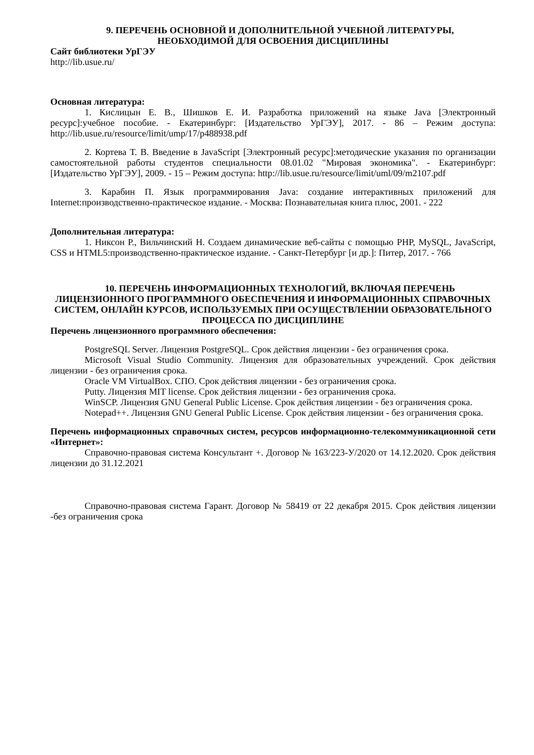9. ПЕРЕЧЕНЬ ОСНОВНОЙ И ДОПОЛНИТЕЛЬНОЙ УЧЕБНОЙ ЛИТЕРАТУРЫ,
НЕОБХОДИМОЙ ДЛЯ ОСВОЕНИЯ ДИСЦИПЛИНЫ
Сайт библиотеки УрГЭУ
http://lib.usue.ru/
Основная литература:
1. Кислицын Е. В., Шишков Е. И. Разработка приложений на языке Java [Электронный ресурс]:учебное пособие. - Екатеринбург: [Издательство УрГЭУ], 2017. - 86 – Режим доступа: http://lib.usue.ru/resource/limit/ump/17/p488938.pdf
2. Кортева Т. В. Введение в JavaScript [Электронный ресурс]:методические указания по организации самостоятельной работы студентов специальности 08.01.02 "Мировая экономика". - Екатеринбург: [Издательство УрГЭУ], 2009. - 15 – Режим доступа: http://lib.usue.ru/resource/limit/uml/09/m2107.pdf
3. Карабин П. Язык программирования Java: создание интерактивных приложений для Internet:производственно-практическое издание. - Москва: Познавательная книга плюс, 2001. - 222
Дополнительная литература:
1. Никсон Р., Вильчинский Н. Создаем динамические веб-сайты с помощью PHP, MySQL, JavaScript, CSS и HTML5:производственно-практическое издание. - Санкт-Петербург [и др.]: Питер, 2017. - 766
10. ПЕРЕЧЕНЬ ИНФОРМАЦИОННЫХ ТЕХНОЛОГИЙ, ВКЛЮЧАЯ ПЕРЕЧЕНЬ ЛИЦЕНЗИОННОГО ПРОГРАММНОГО ОБЕСПЕЧЕНИЯ И ИНФОРМАЦИОННЫХ СПРАВОЧНЫХ СИСТЕМ, ОНЛАЙН КУРСОВ, ИСПОЛЬЗУЕМЫХ ПРИ ОСУЩЕСТВЛЕНИИ ОБРАЗОВАТЕЛЬНОГО ПРОЦЕССА ПО ДИСЦИПЛИНЕ
Перечень лицензионного программного обеспечения:
PostgreSQL Server. Лицензия PostgreSQL. Срок действия лицензии - без ограничения срока.
Microsoft Visual Studio Community. Лицензия для образовательных учреждений. Срок действия лицензии - без ограничения срока.
Oracle VM VirtualBox. СПО. Срок действия лицензии - без ограничения срока.
Putty. Лицензия MIT license. Срок действия лицензии - без ограничения срока.
WinSCP. Лицензия GNU General Public License. Срок действия лицензии - без ограничения срока.
Notepad++. Лицензия GNU General Public License. Срок действия лицензии - без ограничения срока.
Перечень информационных справочных систем, ресурсов информационно-телекоммуникационной сети «Интернет»:
Справочно-правовая система Консультант +. Договор № 163/223-У/2020 от 14.12.2020. Срок действия лицензии до 31.12.2021
Справочно-правовая система Гарант. Договор № 58419 от 22 декабря 2015. Срок действия лицензии -без ограничения срока